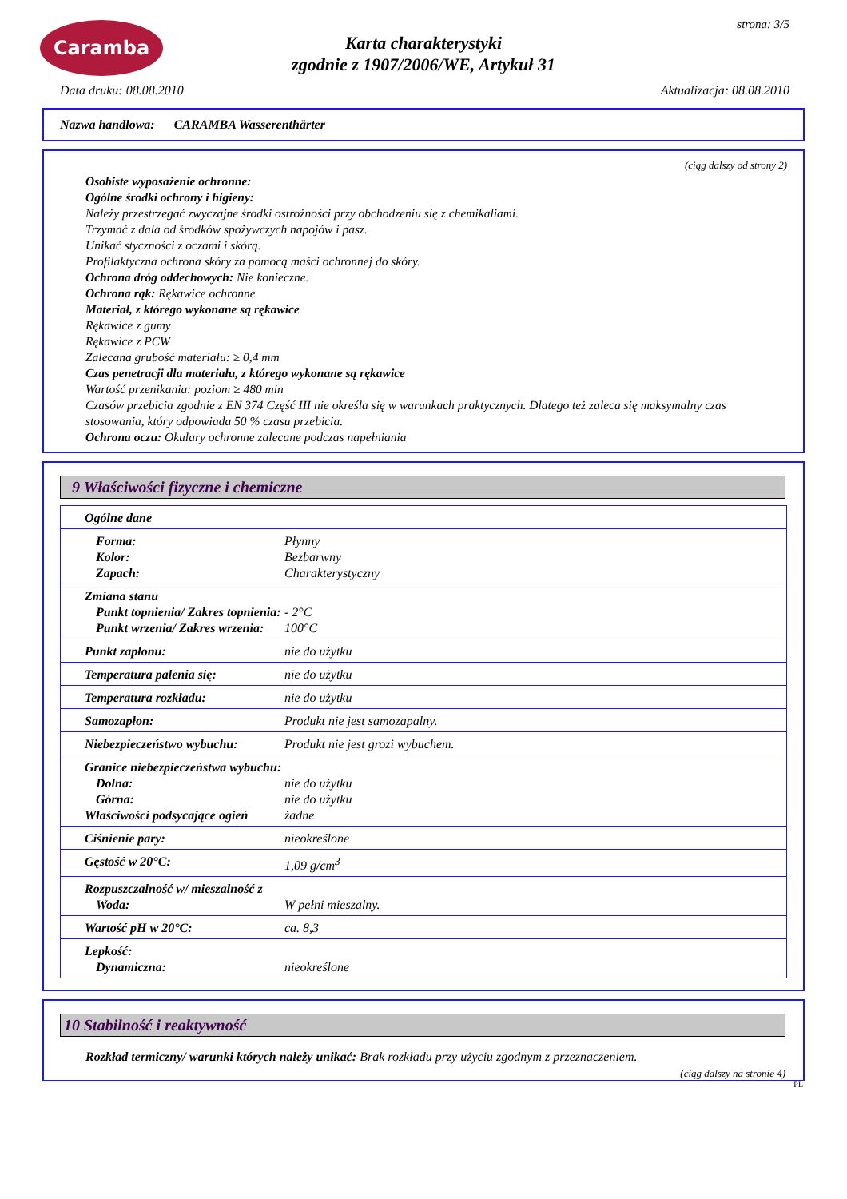Caramba
Karta charakterystyki
zgodnie z 1907/2006/WE, Artykuł 31
strona: 3/5
Data druku: 08.08.2010 Aktualizacja: 08.08.2010
Nazwa handlowa: CARAMBA Wasserenthärter
(ciąg dalszy od strony 2)
Osobiste wyposażenie ochronne:
Ogólne środki ochrony i higieny:
Należy przestrzegać zwyczajne środki ostrożności przy obchodzeniu się z chemikaliami.
Trzymać z dala od środków spożywczych napojów i pasz.
Unikać styczności z oczami i skórą.
Profilaktyczna ochrona skóry za pomocą maści ochronnej do skóry.
Ochrona dróg oddechowych: Nie konieczne.
Ochrona rąk: Rękawice ochronne
Materiał, z którego wykonane są rękawice
Rękawice z gumy
Rękawice z PCW
Zalecana grubość materiału: ≥ 0,4 mm
Czas penetracji dla materiału, z którego wykonane są rękawice
Wartość przenikania: poziom ≥ 480 min
Czasów przebicia zgodnie z EN 374 Część III nie określa się w warunkach praktycznych. Dlatego też zaleca się maksymalny czas stosowania, który odpowiada 50 % czasu przebicia.
Ochrona oczu: Okulary ochronne zalecane podczas napełniania
9 Właściwości fizyczne i chemiczne
| Ogólne dane | |
| Forma: Kolor: Zapach: | Płynny Bezbarwny Charakterystyczny |
| Zmiana stanu Punkt topnienia/ Zakres topnienia: Punkt wrzenia/ Zakres wrzenia: | - 2°C 100°C |
| Punkt zapłonu: | nie do użytku |
| Temperatura palenia się: | nie do użytku |
| Temperatura rozkładu: | nie do użytku |
| Samozapłon: | Produkt nie jest samozapalny. |
| Niebezpieczeństwo wybuchu: | Produkt nie jest grozi wybuchem. |
| Granice niebezpieczeństwa wybuchu: Dolna: Górna: Właściwości podsycające ogień | nie do użytku nie do użytku żadne |
| Ciśnienie pary: | nieokreślone |
| Gęstość w 20°C: | 1,09 g/cm<sup>3</sup> |
| Rozpuszczalność w/ mieszalność z Woda: | W pełni mieszalny. |
| Wartość pH w 20°C: | ca. 8,3 |
| Lepkość: Dynamiczna: | nieokreślone |
10 Stabilność i reaktywność
Rozkład termiczny/ warunki których należy unikać: Brak rozkładu przy użyciu zgodnym z przeznaczeniem.
(ciąg dalszy na stronie 4)
PL